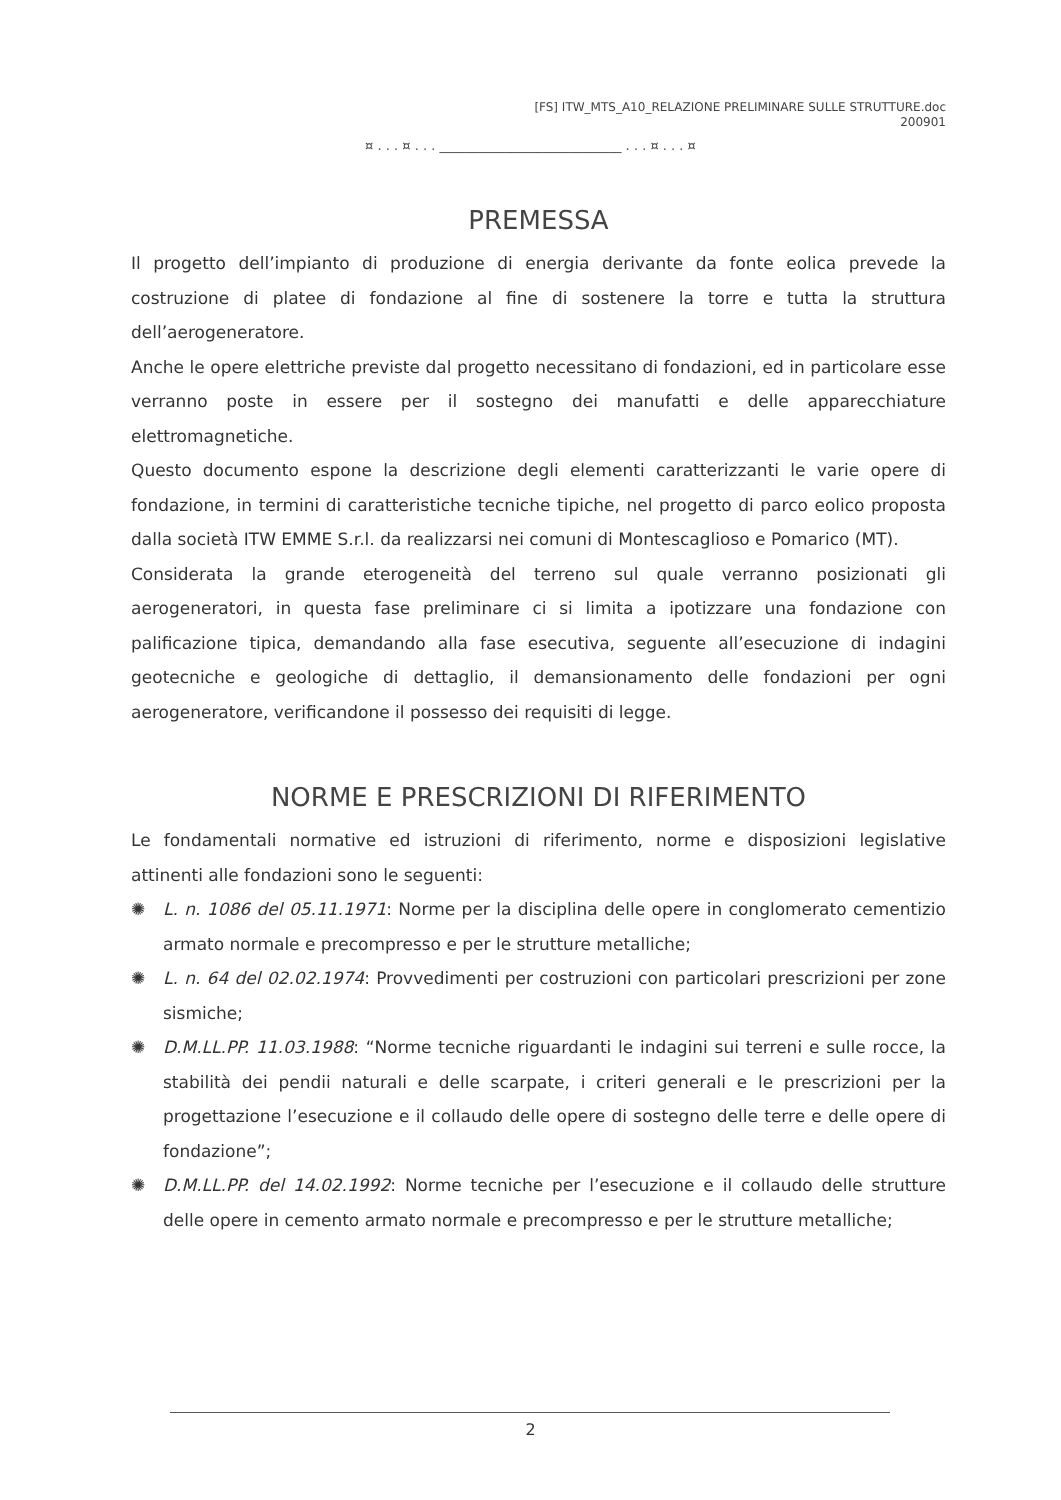[FS] ITW_MTS_A10_RELAZIONE PRELIMINARE SULLE STRUTTURE.doc
200901
¤ . . . ¤ . . . ____________________________ . . . ¤ . . . ¤
PREMESSA
Il progetto dell’impianto di produzione di energia derivante da fonte eolica prevede la costruzione di platee di fondazione al fine di sostenere la torre e tutta la struttura dell’aerogeneratore.
Anche le opere elettriche previste dal progetto necessitano di fondazioni, ed in particolare esse verranno poste in essere per il sostegno dei manufatti e delle apparecchiature elettromagnetiche.
Questo documento espone la descrizione degli elementi caratterizzanti le varie opere di fondazione, in termini di caratteristiche tecniche tipiche, nel progetto di parco eolico proposta dalla società ITW EMME S.r.l. da realizzarsi nei comuni di Montescaglioso e Pomarico (MT).
Considerata la grande eterogeneità del terreno sul quale verranno posizionati gli aerogeneratori, in questa fase preliminare ci si limita a ipotizzare una fondazione con palificazione tipica, demandando alla fase esecutiva, seguente all’esecuzione di indagini geotecniche e geologiche di dettaglio, il demansionamento delle fondazioni per ogni aerogeneratore, verificandone il possesso dei requisiti di legge.
NORME E PRESCRIZIONI DI RIFERIMENTO
Le fondamentali normative ed istruzioni di riferimento, norme e disposizioni legislative attinenti alle fondazioni sono le seguenti:
✺ L. n. 1086 del 05.11.1971: Norme per la disciplina delle opere in conglomerato cementizio armato normale e precompresso e per le strutture metalliche;
✺ L. n. 64 del 02.02.1974: Provvedimenti per costruzioni con particolari prescrizioni per zone sismiche;
✺ D.M.LL.PP. 11.03.1988: “Norme tecniche riguardanti le indagini sui terreni e sulle rocce, la stabilità dei pendii naturali e delle scarpate, i criteri generali e le prescrizioni per la progettazione l’esecuzione e il collaudo delle opere di sostegno delle terre e delle opere di fondazione”;
✺ D.M.LL.PP. del 14.02.1992: Norme tecniche per l’esecuzione e il collaudo delle strutture delle opere in cemento armato normale e precompresso e per le strutture metalliche;
2